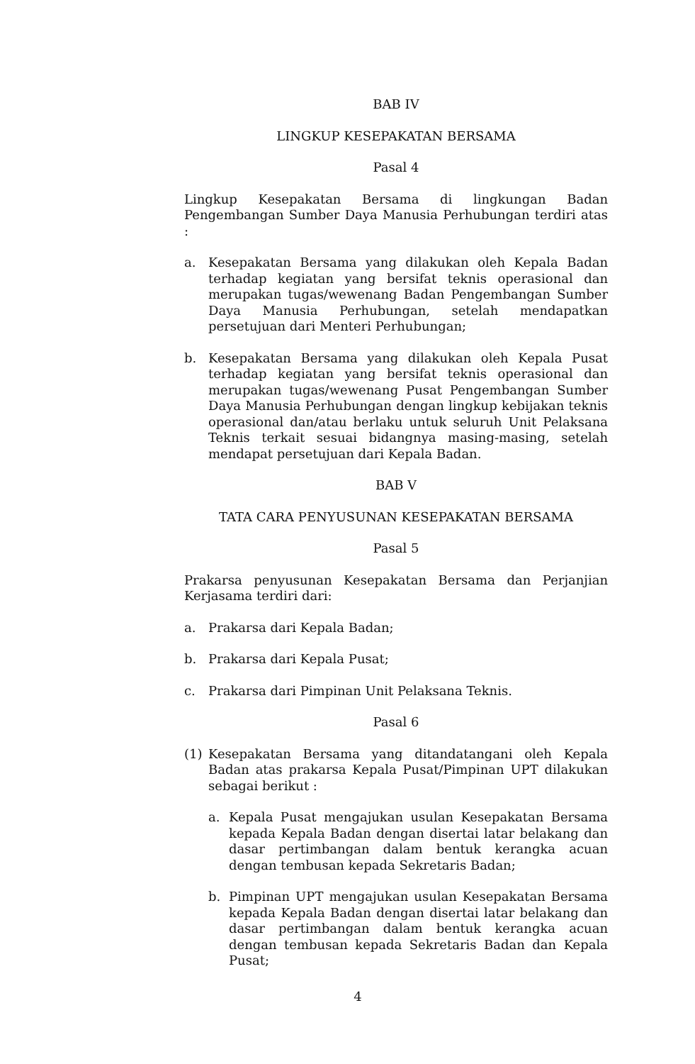BAB IV
LINGKUP KESEPAKATAN BERSAMA
Pasal 4
Lingkup Kesepakatan Bersama di lingkungan Badan Pengembangan Sumber Daya Manusia Perhubungan terdiri atas :
a. Kesepakatan Bersama yang dilakukan oleh Kepala Badan terhadap kegiatan yang bersifat teknis operasional dan merupakan tugas/wewenang Badan Pengembangan Sumber Daya Manusia Perhubungan, setelah mendapatkan persetujuan dari Menteri Perhubungan;
b. Kesepakatan Bersama yang dilakukan oleh Kepala Pusat terhadap kegiatan yang bersifat teknis operasional dan merupakan tugas/wewenang Pusat Pengembangan Sumber Daya Manusia Perhubungan dengan lingkup kebijakan teknis operasional dan/atau berlaku untuk seluruh Unit Pelaksana Teknis terkait sesuai bidangnya masing-masing, setelah mendapat persetujuan dari Kepala Badan.
BAB V
TATA CARA PENYUSUNAN KESEPAKATAN BERSAMA
Pasal 5
Prakarsa penyusunan Kesepakatan Bersama dan Perjanjian Kerjasama terdiri dari:
a. Prakarsa dari Kepala Badan;
b. Prakarsa dari Kepala Pusat;
c. Prakarsa dari Pimpinan Unit Pelaksana Teknis.
Pasal 6
(1) Kesepakatan Bersama yang ditandatangani oleh Kepala Badan atas prakarsa Kepala Pusat/Pimpinan UPT dilakukan sebagai berikut :
a. Kepala Pusat mengajukan usulan Kesepakatan Bersama kepada Kepala Badan dengan disertai latar belakang dan dasar pertimbangan dalam bentuk kerangka acuan dengan tembusan kepada Sekretaris Badan;
b. Pimpinan UPT mengajukan usulan Kesepakatan Bersama kepada Kepala Badan dengan disertai latar belakang dan dasar pertimbangan dalam bentuk kerangka acuan dengan tembusan kepada Sekretaris Badan dan Kepala Pusat;
4